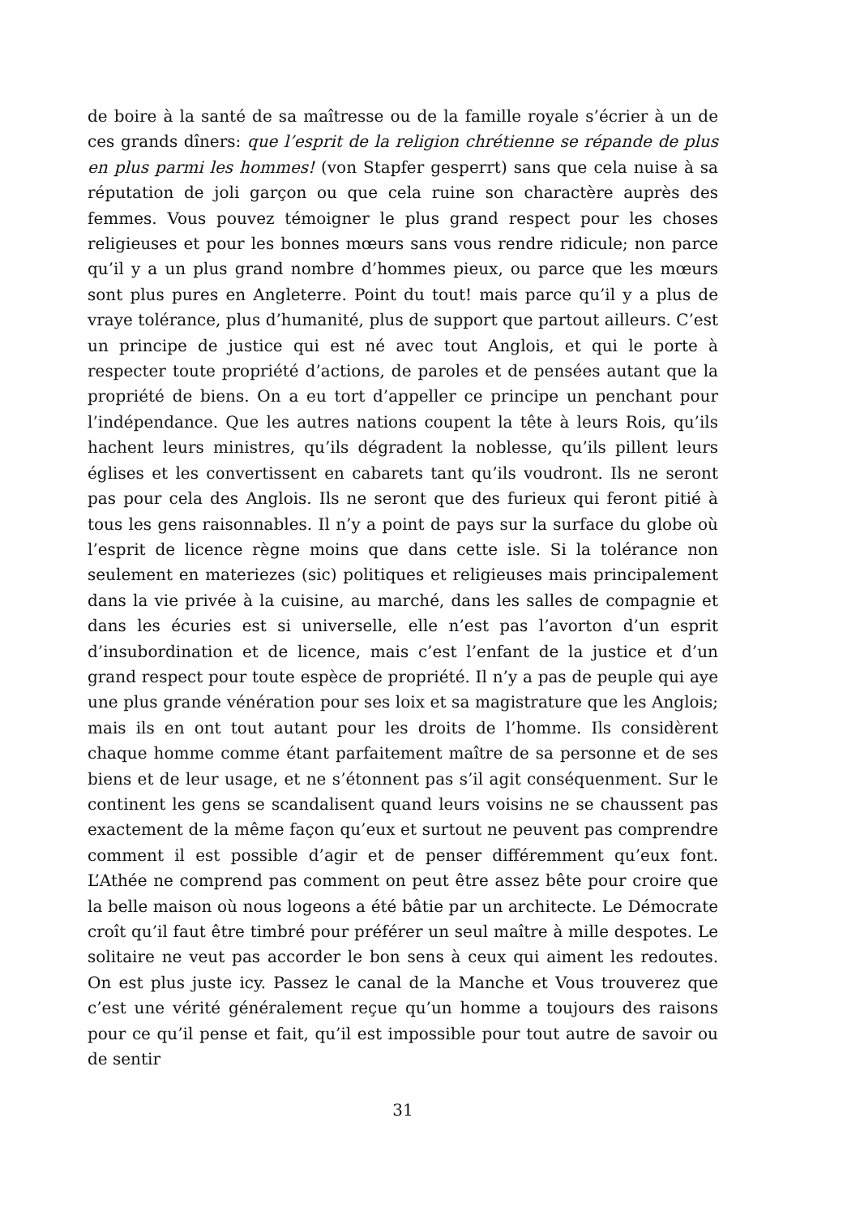de boire à la santé de sa maîtresse ou de la famille royale s’écrier à un de ces grands dîners: que l’esprit de la religion chrétienne se répande de plus en plus parmi les hommes! (von Stapfer gesperrt) sans que cela nuise à sa réputation de joli garçon ou que cela ruine son charactère auprès des femmes. Vous pouvez témoigner le plus grand respect pour les choses religieuses et pour les bonnes mœurs sans vous rendre ridicule; non parce qu’il y a un plus grand nombre d’hommes pieux, ou parce que les mœurs sont plus pures en Angleterre. Point du tout! mais parce qu’il y a plus de vraye tolérance, plus d’humanité, plus de support que partout ailleurs. C’est un principe de justice qui est né avec tout Anglois, et qui le porte à respecter toute propriété d’actions, de paroles et de pensées autant que la propriété de biens. On a eu tort d’appeller ce principe un penchant pour l’indépendance. Que les autres nations coupent la tête à leurs Rois, qu’ils hachent leurs ministres, qu’ils dégradent la noblesse, qu’ils pillent leurs églises et les convertissent en cabarets tant qu’ils voudront. Ils ne seront pas pour cela des Anglois. Ils ne seront que des furieux qui feront pitié à tous les gens raisonnables. Il n’y a point de pays sur la surface du globe où l’esprit de licence règne moins que dans cette isle. Si la tolérance non seulement en materiezes (sic) politiques et religieuses mais principalement dans la vie privée à la cuisine, au marché, dans les salles de compagnie et dans les écuries est si universelle, elle n’est pas l’avorton d’un esprit d’insubordination et de licence, mais c’est l’enfant de la justice et d’un grand respect pour toute espèce de propriété. Il n’y a pas de peuple qui aye une plus grande vénération pour ses loix et sa magistrature que les Anglois; mais ils en ont tout autant pour les droits de l’homme. Ils considèrent chaque homme comme étant parfaitement maître de sa personne et de ses biens et de leur usage, et ne s’étonnent pas s’il agit conséquenment. Sur le continent les gens se scandalisent quand leurs voisins ne se chaussent pas exactement de la même façon qu’eux et surtout ne peuvent pas comprendre comment il est possible d’agir et de penser différemment qu’eux font. L’Athée ne comprend pas comment on peut être assez bête pour croire que la belle maison où nous logeons a été bâtie par un architecte. Le Démocrate croît qu’il faut être timbré pour préférer un seul maître à mille despotes. Le solitaire ne veut pas accorder le bon sens à ceux qui aiment les redoutes. On est plus juste icy. Passez le canal de la Manche et Vous trouverez que c’est une vérité généralement reçue qu’un homme a toujours des raisons pour ce qu’il pense et fait, qu’il est impossible pour tout autre de savoir ou de sentir
31